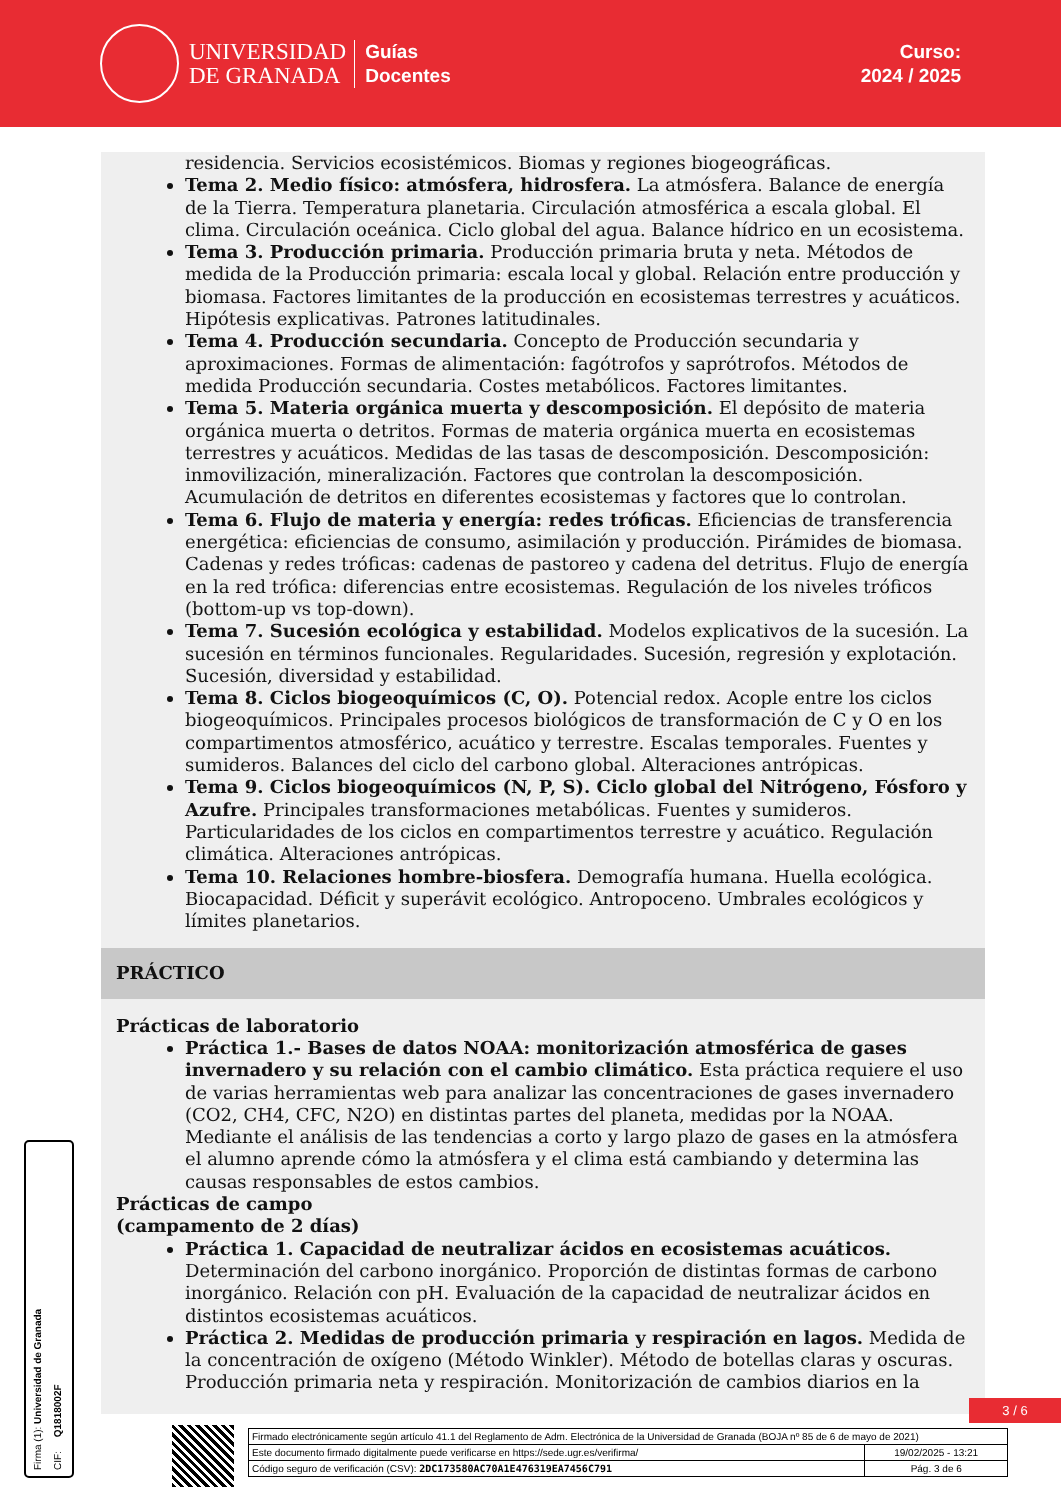UNIVERSIDAD
DE GRANADA
Guías
Docentes
Curso:
2024 / 2025
residencia. Servicios ecosistémicos. Biomas y regiones biogeográficas.
Tema 2. Medio físico: atmósfera, hidrosfera. La atmósfera. Balance de energía de la Tierra. Temperatura planetaria. Circulación atmosférica a escala global. El clima. Circulación oceánica. Ciclo global del agua. Balance hídrico en un ecosistema.
Tema 3. Producción primaria. Producción primaria bruta y neta. Métodos de medida de la Producción primaria: escala local y global. Relación entre producción y biomasa. Factores limitantes de la producción en ecosistemas terrestres y acuáticos. Hipótesis explicativas. Patrones latitudinales.
Tema 4. Producción secundaria. Concepto de Producción secundaria y aproximaciones. Formas de alimentación: fagótrofos y saprótrofos. Métodos de medida Producción secundaria. Costes metabólicos. Factores limitantes.
Tema 5. Materia orgánica muerta y descomposición. El depósito de materia orgánica muerta o detritos. Formas de materia orgánica muerta en ecosistemas terrestres y acuáticos. Medidas de las tasas de descomposición. Descomposición: inmovilización, mineralización. Factores que controlan la descomposición. Acumulación de detritos en diferentes ecosistemas y factores que lo controlan.
Tema 6. Flujo de materia y energía: redes tróficas. Eficiencias de transferencia energética: eficiencias de consumo, asimilación y producción. Pirámides de biomasa. Cadenas y redes tróficas: cadenas de pastoreo y cadena del detritus. Flujo de energía en la red trófica: diferencias entre ecosistemas. Regulación de los niveles tróficos (bottom-up vs top-down).
Tema 7. Sucesión ecológica y estabilidad. Modelos explicativos de la sucesión. La sucesión en términos funcionales. Regularidades. Sucesión, regresión y explotación. Sucesión, diversidad y estabilidad.
Tema 8. Ciclos biogeoquímicos (C, O). Potencial redox. Acople entre los ciclos biogeoquímicos. Principales procesos biológicos de transformación de C y O en los compartimentos atmosférico, acuático y terrestre. Escalas temporales. Fuentes y sumideros. Balances del ciclo del carbono global. Alteraciones antrópicas.
Tema 9. Ciclos biogeoquímicos (N, P, S). Ciclo global del Nitrógeno, Fósforo y Azufre. Principales transformaciones metabólicas. Fuentes y sumideros. Particularidades de los ciclos en compartimentos terrestre y acuático. Regulación climática. Alteraciones antrópicas.
Tema 10. Relaciones hombre-biosfera. Demografía humana. Huella ecológica. Biocapacidad. Déficit y superávit ecológico. Antropoceno. Umbrales ecológicos y límites planetarios.
PRÁCTICO
Prácticas de laboratorio
Práctica 1.- Bases de datos NOAA: monitorización atmosférica de gases invernadero y su relación con el cambio climático. Esta práctica requiere el uso de varias herramientas web para analizar las concentraciones de gases invernadero (CO2, CH4, CFC, N2O) en distintas partes del planeta, medidas por la NOAA. Mediante el análisis de las tendencias a corto y largo plazo de gases en la atmósfera el alumno aprende cómo la atmósfera y el clima está cambiando y determina las causas responsables de estos cambios.
Prácticas de campo
(campamento de 2 días)
Práctica 1. Capacidad de neutralizar ácidos en ecosistemas acuáticos. Determinación del carbono inorgánico. Proporción de distintas formas de carbono inorgánico. Relación con pH. Evaluación de la capacidad de neutralizar ácidos en distintos ecosistemas acuáticos.
Práctica 2. Medidas de producción primaria y respiración en lagos. Medida de la concentración de oxígeno (Método Winkler). Método de botellas claras y oscuras. Producción primaria neta y respiración. Monitorización de cambios diarios en la
Firma (1): Universidad de Granada CIF: Q1818002F
3 / 6
| Firmado electrónicamente según artículo 41.1 del Reglamento de Adm. Electrónica de la Universidad de Granada (BOJA nº 85 de 6 de mayo de 2021) | |
| Este documento firmado digitalmente puede verificarse en https://sede.ugr.es/verifirma/ | 19/02/2025 - 13:21 |
| Código seguro de verificación (CSV): 2DC173580AC70A1E476319EA7456C791 | Pág. 3 de 6 |